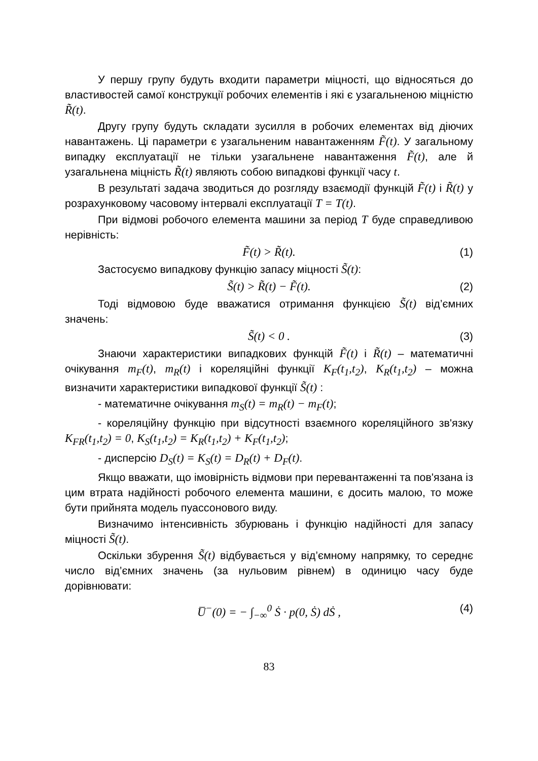У першу групу будуть входити параметри міцності, що відносяться до властивостей самої конструкції робочих елементів і які є узагальненою міцністю R̃(t).
Другу групу будуть складати зусилля в робочих елементах від діючих навантажень. Ці параметри є узагальненим навантаженням F̃(t). У загальному випадку експлуатації не тільки узагальнене навантаження F̃(t), але й узагальнена міцність R̃(t) являють собою випадкові функції часу t.
В результаті задача зводиться до розгляду взаємодії функцій F̃(t) і R̃(t) у розрахунковому часовому інтервалі експлуатації T = T(t).
При відмові робочого елемента машини за період T буде справедливою нерівність:
F̃(t) > R̃(t). (1)
Застосуємо випадкову функцію запасу міцності S̃(t):
S̃(t) > R̃(t) − F̃(t). (2)
Тоді відмовою буде вважатися отримання функцією S̃(t) від’ємних значень:
S̃(t) < 0 . (3)
Знаючи характеристики випадкових функцій F̃(t) і R̃(t) – математичні очікування m<sub>F</sub>(t), m<sub>R</sub>(t) і кореляційні функції K<sub>F</sub>(t<sub>1</sub>,t<sub>2</sub>), K<sub>R</sub>(t<sub>1</sub>,t<sub>2</sub>) – можна визначити характеристики випадкової функції S̃(t) :
- математичне очікування m<sub>S</sub>(t) = m<sub>R</sub>(t) − m<sub>F</sub>(t);
- кореляційну функцію при відсутності взаємного кореляційного зв'язку K<sub>FR</sub>(t<sub>1</sub>,t<sub>2</sub>) = 0, K<sub>S</sub>(t<sub>1</sub>,t<sub>2</sub>) = K<sub>R</sub>(t<sub>1</sub>,t<sub>2</sub>) + K<sub>F</sub>(t<sub>1</sub>,t<sub>2</sub>);
- дисперсію D<sub>S</sub>(t) = K<sub>S</sub>(t) = D<sub>R</sub>(t) + D<sub>F</sub>(t).
Якщо вважати, що імовірність відмови при перевантаженні та пов'язана із цим втрата надійності робочого елемента машини, є досить малою, то може бути прийнята модель пуассонового виду.
Визначимо інтенсивність збурювань і функцію надійності для запасу міцності S̃(t).
Оскільки збурення S̃(t) відбувається у від’ємному напрямку, то середнє число від’ємних значень (за нульовим рівнем) в одиницю часу буде дорівнювати:
U̅<sup>−</sup>(0) = − ∫<sub>−∞</sub><sup>0</sup> Ṡ · p(0, Ṡ) dṠ , (4)
83